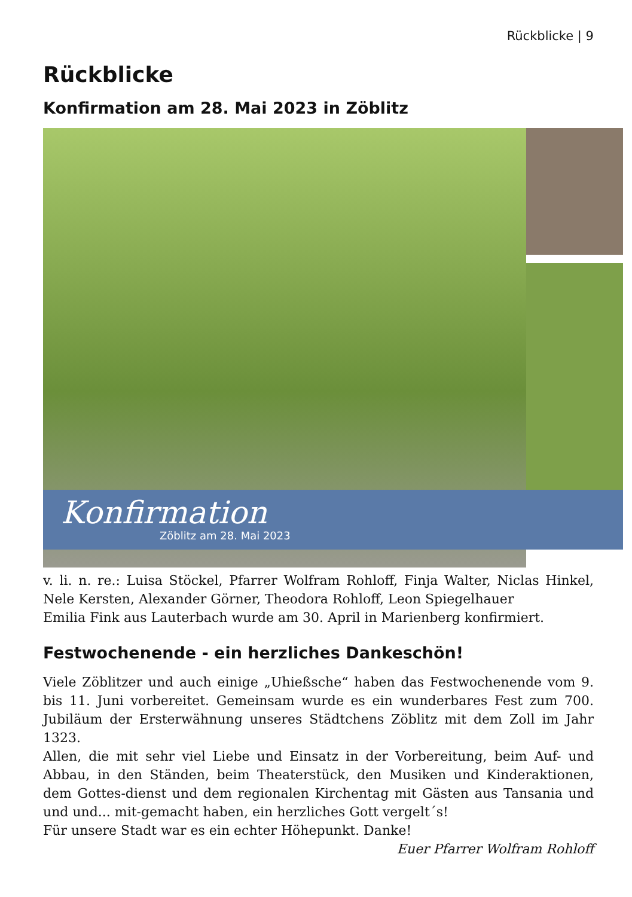Rückblicke | 9
Rückblicke
Konfirmation am 28. Mai 2023 in Zöblitz
Konfirmation
Zöblitz am 28. Mai 2023
v. li. n. re.: Luisa Stöckel, Pfarrer Wolfram Rohloff, Finja Walter, Niclas Hinkel, Nele Kersten, Alexander Görner, Theodora Rohloff, Leon Spiegelhauer
Emilia Fink aus Lauterbach wurde am 30. April in Marienberg konfirmiert.
Festwochenende - ein herzliches Dankeschön!
Viele Zöblitzer und auch einige „Uhießsche“ haben das Festwochenende vom 9. bis 11. Juni vorbereitet. Gemeinsam wurde es ein wunderbares Fest zum 700. Jubiläum der Ersterwähnung unseres Städtchens Zöblitz mit dem Zoll im Jahr 1323.
Allen, die mit sehr viel Liebe und Einsatz in der Vorbereitung, beim Auf- und Abbau, in den Ständen, beim Theaterstück, den Musiken und Kinderaktionen, dem Gottes-dienst und dem regionalen Kirchentag mit Gästen aus Tansania und und und... mit-gemacht haben, ein herzliches Gott vergelt´s!
Für unsere Stadt war es ein echter Höhepunkt. Danke!
Euer Pfarrer Wolfram Rohloff